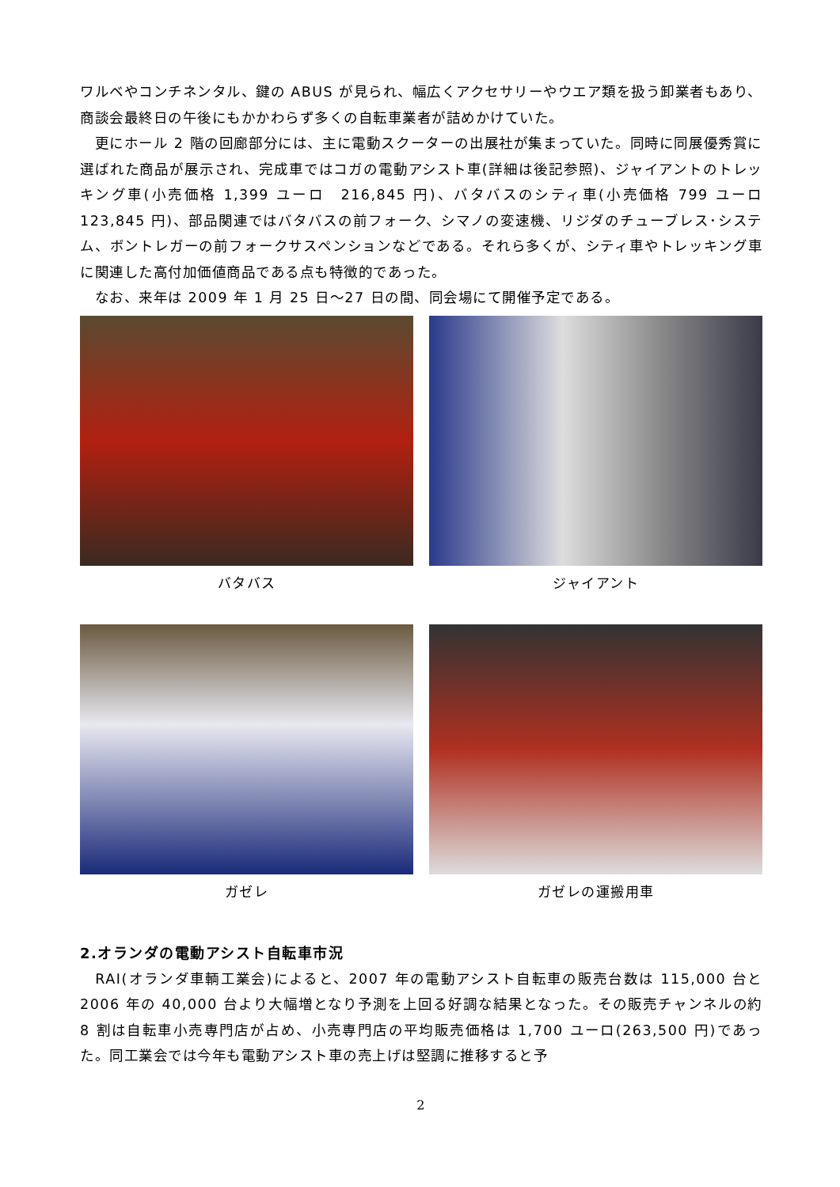ワルベやコンチネンタル、鍵の ABUS が見られ、幅広くアクセサリーやウエア類を扱う卸業者もあり、商談会最終日の午後にもかかわらず多くの自転車業者が詰めかけていた。
　更にホール 2 階の回廊部分には、主に電動スクーターの出展社が集まっていた。同時に同展優秀賞に選ばれた商品が展示され、完成車ではコガの電動アシスト車(詳細は後記参照)、ジャイアントのトレッキング車(小売価格 1,399 ユーロ　216,845 円)、バタバスのシティ車(小売価格 799 ユーロ　123,845 円)、部品関連ではバタバスの前フォーク、シマノの変速機、リジダのチューブレス･システム、ボントレガーの前フォークサスペンションなどである。それら多くが、シティ車やトレッキング車に関連した高付加価値商品である点も特徴的であった。
　なお、来年は 2009 年 1 月 25 日～27 日の間、同会場にて開催予定である。
バタバス
ジャイアント
ガゼレ
ガゼレの運搬用車
2.オランダの電動アシスト自転車市況
　RAI(オランダ車輌工業会)によると、2007 年の電動アシスト自転車の販売台数は 115,000 台と 2006 年の 40,000 台より大幅増となり予測を上回る好調な結果となった。その販売チャンネルの約 8 割は自転車小売専門店が占め、小売専門店の平均販売価格は 1,700 ユーロ(263,500 円)であった。同工業会では今年も電動アシスト車の売上げは堅調に推移すると予
2